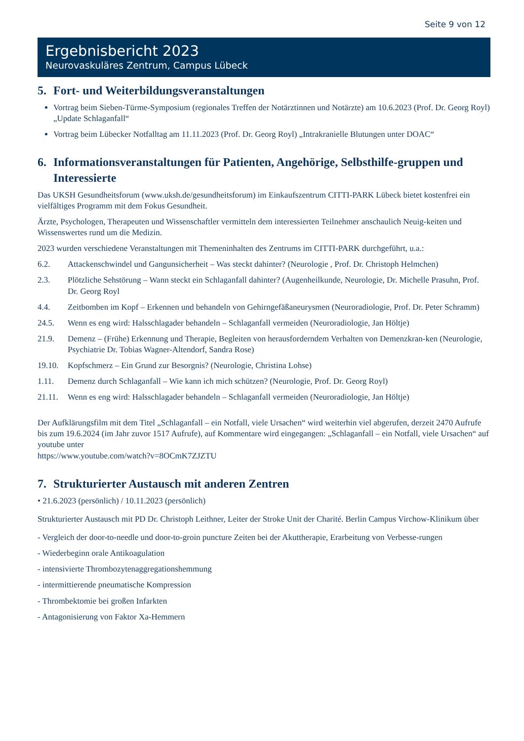Seite 9 von 12
Ergebnisbericht 2023
Neurovaskuläres Zentrum, Campus Lübeck
5. Fort- und Weiterbildungsveranstaltungen
Vortrag beim Sieben-Türme-Symposium (regionales Treffen der Notärztinnen und Notärzte) am 10.6.2023 (Prof. Dr. Georg Royl) „Update Schlaganfall“
Vortrag beim Lübecker Notfalltag am 11.11.2023 (Prof. Dr. Georg Royl) „Intrakranielle Blutungen unter DOAC“
6. Informationsveranstaltungen für Patienten, Angehörige, Selbsthilfe-gruppen und Interessierte
Das UKSH Gesundheitsforum (www.uksh.de/gesundheitsforum) im Einkaufszentrum CITTI-PARK Lübeck bietet kostenfrei ein vielfältiges Programm mit dem Fokus Gesundheit.
Ärzte, Psychologen, Therapeuten und Wissenschaftler vermitteln dem interessierten Teilnehmer anschaulich Neuig-keiten und Wissenswertes rund um die Medizin.
2023 wurden verschiedene Veranstaltungen mit Themeninhalten des Zentrums im CITTI-PARK durchgeführt, u.a.:
6.2. Attackenschwindel und Gangunsicherheit – Was steckt dahinter? (Neurologie , Prof. Dr. Christoph Helmchen)
2.3. Plötzliche Sehstörung – Wann steckt ein Schlaganfall dahinter? (Augenheilkunde, Neurologie, Dr. Michelle Prasuhn, Prof. Dr. Georg Royl
4.4. Zeitbomben im Kopf – Erkennen und behandeln von Gehirngefäßaneurysmen (Neuroradiologie, Prof. Dr. Peter Schramm)
24.5. Wenn es eng wird: Halsschlagader behandeln – Schlaganfall vermeiden (Neuroradiologie, Jan Höltje)
21.9. Demenz – (Frühe) Erkennung und Therapie, Begleiten von herausforderndem Verhalten von Demenzkran-ken (Neurologie, Psychiatrie Dr. Tobias Wagner-Altendorf, Sandra Rose)
19.10. Kopfschmerz – Ein Grund zur Besorgnis? (Neurologie, Christina Lohse)
1.11. Demenz durch Schlaganfall – Wie kann ich mich schützen? (Neurologie, Prof. Dr. Georg Royl)
21.11. Wenn es eng wird: Halsschlagader behandeln – Schlaganfall vermeiden (Neuroradiologie, Jan Höltje)
Der Aufklärungsfilm mit dem Titel „Schlaganfall – ein Notfall, viele Ursachen“ wird weiterhin viel abgerufen, derzeit 2470 Aufrufe bis zum 19.6.2024 (im Jahr zuvor 1517 Aufrufe), auf Kommentare wird eingegangen: „Schlaganfall – ein Notfall, viele Ursachen“ auf youtube unter
https://www.youtube.com/watch?v=8OCmK7ZJZTU
7. Strukturierter Austausch mit anderen Zentren
• 21.6.2023 (persönlich) / 10.11.2023 (persönlich)
Strukturierter Austausch mit PD Dr. Christoph Leithner, Leiter der Stroke Unit der Charité. Berlin Campus Virchow-Klinikum über
- Vergleich der door-to-needle und door-to-groin puncture Zeiten bei der Akuttherapie, Erarbeitung von Verbesse-rungen
- Wiederbeginn orale Antikoagulation
- intensivierte Thrombozytenaggregationshemmung
- intermittierende pneumatische Kompression
- Thrombektomie bei großen Infarkten
- Antagonisierung von Faktor Xa-Hemmern